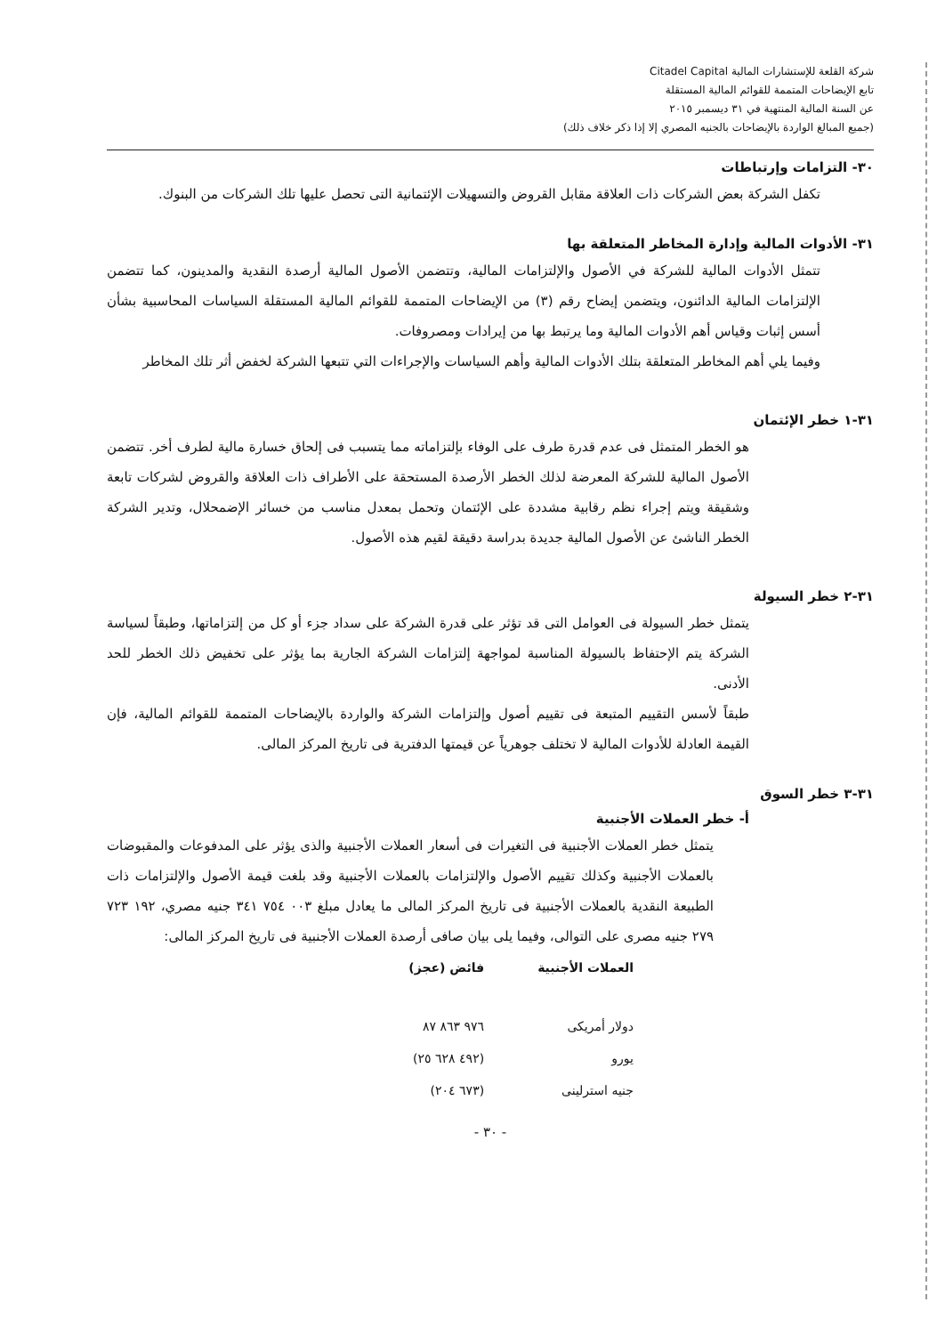شركة القلعة للإستشارات المالية Citadel Capital
تابع الإيضاحات المتممة للقوائم المالية المستقلة
عن السنة المالية المنتهية في ٣١ ديسمبر ٢٠١٥
(جميع المبالغ الواردة بالإيضاحات بالجنيه المصري إلا إذا ذكر خلاف ذلك)
٣٠- التزامات وإرتباطات
تكفل الشركة بعض الشركات ذات العلاقة مقابل القروض والتسهيلات الإئتمانية التى تحصل عليها تلك الشركات من البنوك.
٣١- الأدوات المالية وإدارة المخاطر المتعلقة بها
تتمثل الأدوات المالية للشركة في الأصول والإلتزامات المالية، وتتضمن الأصول المالية أرصدة النقدية والمدينون، كما تتضمن الإلتزامات المالية الدائنون، ويتضمن إيضاح رقم (٣) من الإيضاحات المتممة للقوائم المالية المستقلة السياسات المحاسبية بشأن أسس إثبات وقياس أهم الأدوات المالية وما يرتبط بها من إيرادات ومصروفات.
وفيما يلي أهم المخاطر المتعلقة بتلك الأدوات المالية وأهم السياسات والإجراءات التي تتبعها الشركة لخفض أثر تلك المخاطر
٣١-١ خطر الإئتمان
هو الخطر المتمثل فى عدم قدرة طرف على الوفاء بإلتزاماته مما يتسبب فى إلحاق خسارة مالية لطرف أخر. تتضمن الأصول المالية للشركة المعرضة لذلك الخطر الأرصدة المستحقة على الأطراف ذات العلاقة والقروض لشركات تابعة وشقيقة ويتم إجراء نظم رقابية مشددة على الإئتمان وتحمل بمعدل مناسب من خسائر الإضمحلال، وتدير الشركة الخطر الناشئ عن الأصول المالية جديدة بدراسة دقيقة لقيم هذه الأصول.
٣١-٢ خطر السيولة
يتمثل خطر السيولة فى العوامل التى قد تؤثر على قدرة الشركة على سداد جزء أو كل من إلتزاماتها، وطبقاً لسياسة الشركة يتم الإحتفاظ بالسيولة المناسبة لمواجهة إلتزامات الشركة الجارية بما يؤثر على تخفيض ذلك الخطر للحد الأدنى.
طبقاً لأسس التقييم المتبعة فى تقييم أصول وإلتزامات الشركة والواردة بالإيضاحات المتممة للقوائم المالية، فإن القيمة العادلة للأدوات المالية لا تختلف جوهرياً عن قيمتها الدفترية فى تاريخ المركز المالى.
٣١-٣ خطر السوق
أ- خطر العملات الأجنبية
يتمثل خطر العملات الأجنبية فى التغيرات فى أسعار العملات الأجنبية والذى يؤثر على المدفوعات والمقبوضات بالعملات الأجنبية وكذلك تقييم الأصول والإلتزامات بالعملات الأجنبية وقد بلغت قيمة الأصول والإلتزامات ذات الطبيعة النقدية بالعملات الأجنبية فى تاريخ المركز المالى ما يعادل مبلغ ٠٠٣ ٧٥٤ ٣٤١ جنيه مصري، ١٩٢ ٧٢٣ ٢٧٩ جنيه مصرى على التوالى، وفيما يلى بيان صافى أرصدة العملات الأجنبية فى تاريخ المركز المالى:
| العملات الأجنبية | فائض (عجز) |
| --- | --- |
| دولار أمريكى | ٩٧٦ ٨٦٣ ٨٧ |
| يورو | (٤٩٢ ٦٢٨ ٢٥) |
| جنيه استرلينى | (٦٧٣ ٢٠٤) |
- ٣٠ -